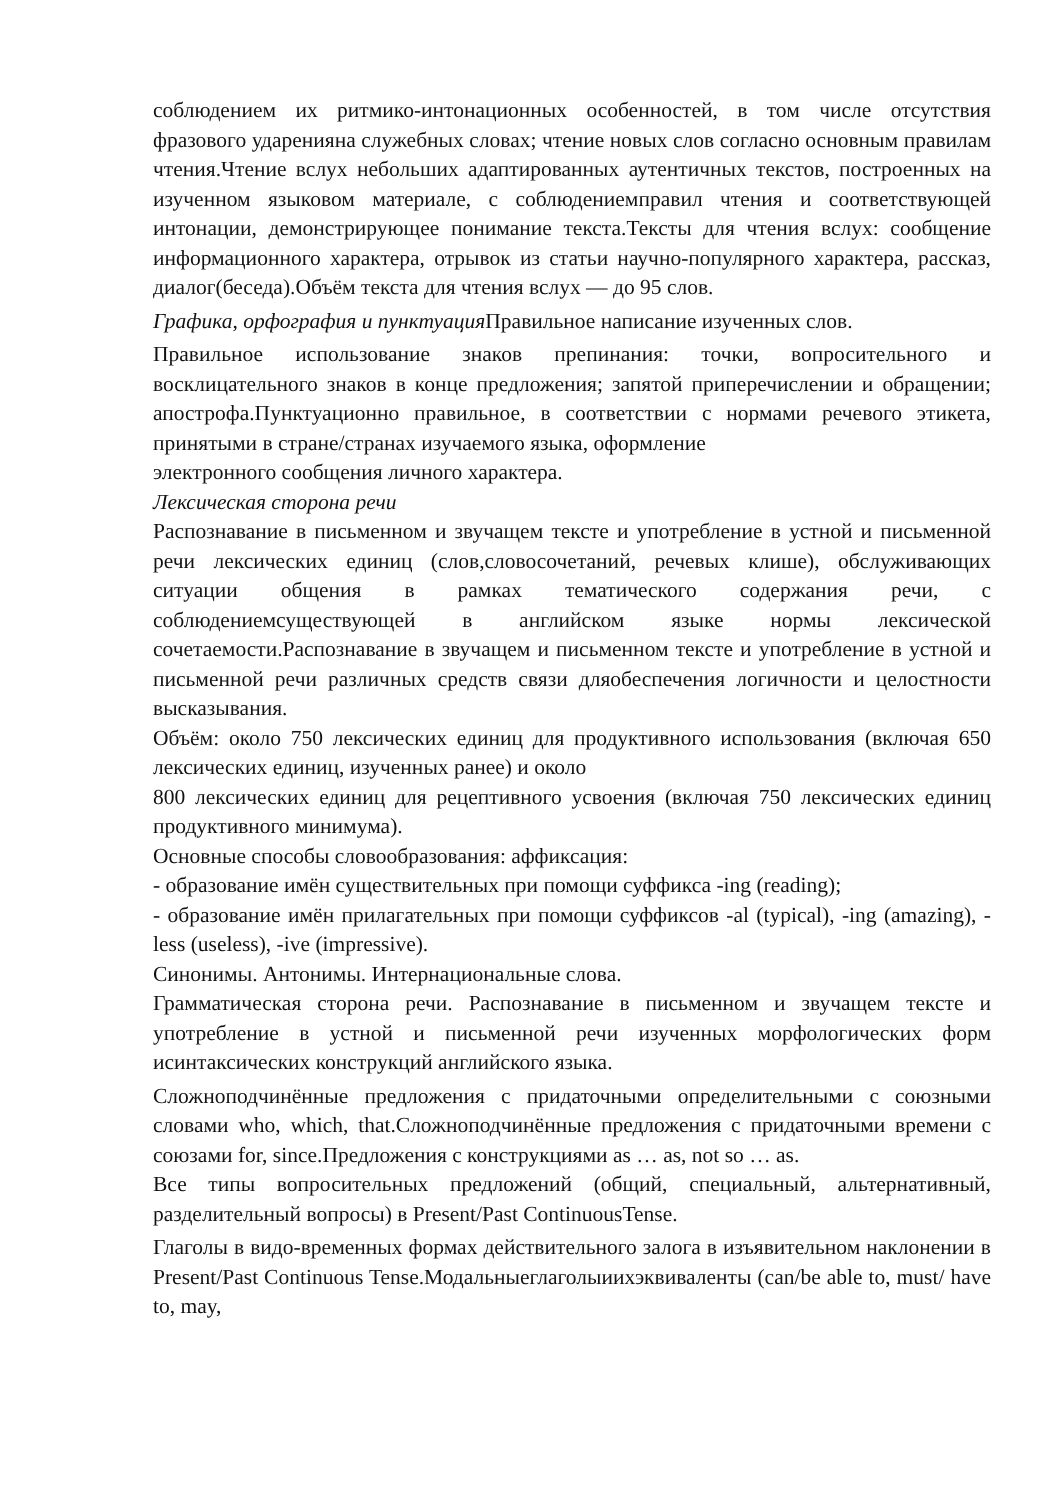соблюдением их ритмико-интонационных особенностей, в том числе отсутствия фразового ударенияна служебных словах; чтение новых слов согласно основным правилам чтения.Чтение вслух небольших адаптированных аутентичных текстов, построенных на изученном языковом материале, с соблюдениемправил чтения и соответствующей интонации, демонстрирующее понимание текста.Тексты для чтения вслух: сообщение информационного характера, отрывок из статьи научно-популярного характера, рассказ, диалог(беседа).Объём текста для чтения вслух — до 95 слов.
Графика, орфография и пунктуация Правильное написание изученных слов.
Правильное использование знаков препинания: точки, вопросительного и восклицательного знаков в конце предложения; запятой приперечислении и обращении; апострофа.Пунктуационно правильное, в соответствии с нормами речевого этикета, принятыми в стране/странах изучаемого языка, оформление
электронного сообщения личного характера.
Лексическая сторона речи
Распознавание в письменном и звучащем тексте и употребление в устной и письменной речи лексических единиц (слов,словосочетаний, речевых клише), обслуживающих ситуации общения в рамках тематического содержания речи, с соблюдениемсуществующей в английском языке нормы лексической сочетаемости.Распознавание в звучащем и письменном тексте и употребление в устной и письменной речи различных средств связи дляобеспечения логичности и целостности высказывания.
Объём: около 750 лексических единиц для продуктивного использования (включая 650 лексических единиц, изученных ранее) и около
800 лексических единиц для рецептивного усвоения (включая 750 лексических единиц продуктивного минимума).
Основные способы словообразования: аффиксация:
- образование имён существительных при помощи суффикса -ing (reading);
- образование имён прилагательных при помощи суффиксов -al (typical), -ing (amazing), -less (useless), -ive (impressive).
Синонимы. Антонимы. Интернациональные слова.
Грамматическая сторона речи. Распознавание в письменном и звучащем тексте и употребление в устной и письменной речи изученных морфологических форм исинтаксических конструкций английского языка.
Сложноподчинённые предложения с придаточными определительными с союзными словами who, which, that.Сложноподчинённые предложения с придаточными времени с союзами for, since.Предложения с конструкциями as … as, not so … as.
Все типы вопросительных предложений (общий, специальный, альтернативный, разделительный вопросы) в Present/Past ContinuousTense.
Глаголы в видо-временных формах действительного залога в изъявительном наклонении в Present/Past Continuous Tense.Модальныеглаголыиихэквиваленты (can/be able to, must/ have to, may,